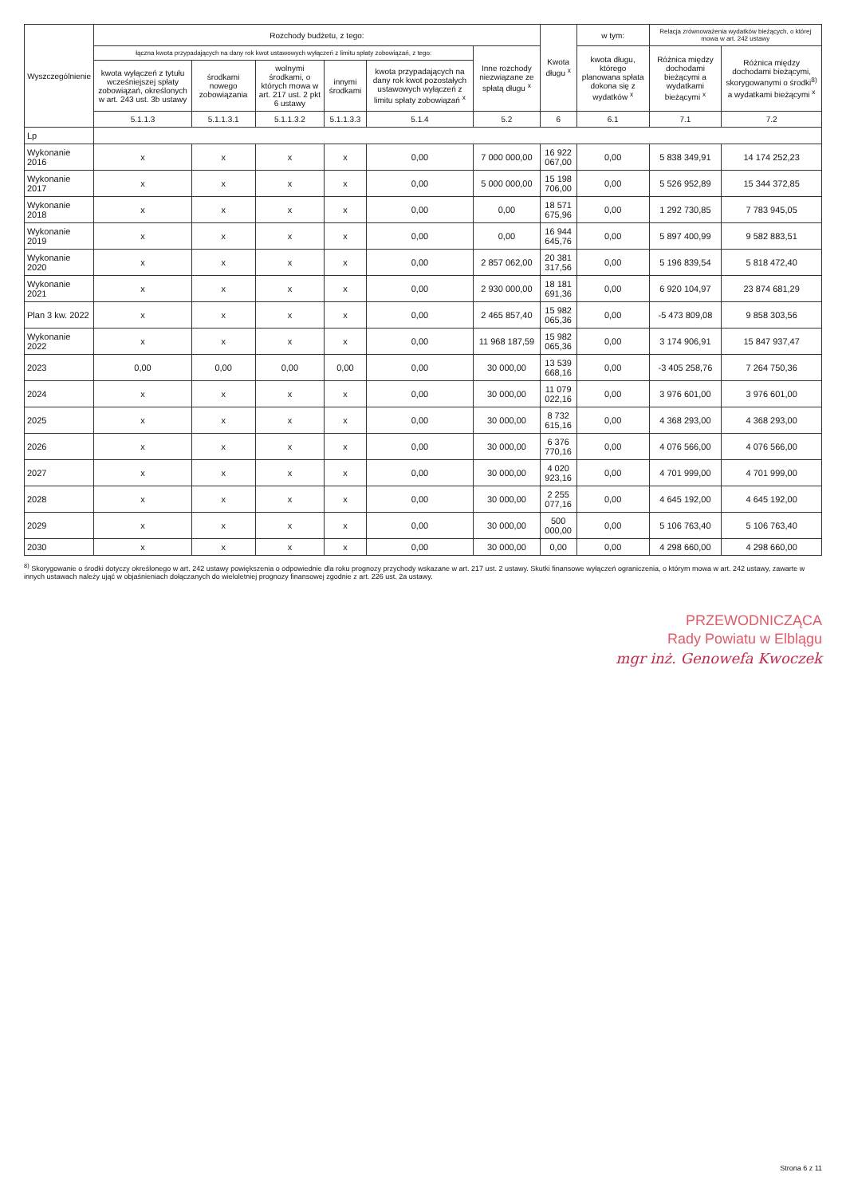| Wyszczególnienie | Rozchody budżetu, z tego: | | | | | | Kwota długu <sup>x</sup> | w tym: | Relacja zrównoważenia wydatków bieżących, o której mowa w art. 242 ustawy | |
| --- | --- | --- | --- | --- | --- | --- | --- | --- | --- | --- |
| | łączna kwota przypadających na dany rok kwot ustawowych wyłączeń z limitu spłaty zobowiązań, z tego: | | | | | Inne rozchody niezwiązane ze spłatą długu <sup>x</sup> | | kwota długu, którego planowana spłata dokona się z wydatków <sup>x</sup> | Różnica między dochodami bieżącymi a wydatkami bieżącymi <sup>x</sup> | Różnica między dochodami bieżącymi, skorygowanymi o środki<sup>8)</sup> a wydatkami bieżącymi <sup>x</sup> |
| | kwota wyłączeń z tytułu wcześniejszej spłaty zobowiązań, określonych w art. 243 ust. 3b ustawy | środkami nowego zobowiązania | wolnymi środkami, o których mowa w art. 217 ust. 2 pkt 6 ustawy | innymi środkami | kwota przypadających na dany rok kwot pozostałych ustawowych wyłączeń z limitu spłaty zobowiązań <sup>x</sup> | | | | | |
| | 5.1.1.3 | 5.1.1.3.1 | 5.1.1.3.2 | 5.1.1.3.3 | 5.1.4 | 5.2 | 6 | 6.1 | 7.1 | 7.2 |
| Lp | | | | | | | | | | |
| Wykonanie 2016 | x | x | x | x | 0,00 | 7 000 000,00 | 16 922 067,00 | 0,00 | 5 838 349,91 | 14 174 252,23 |
| Wykonanie 2017 | x | x | x | x | 0,00 | 5 000 000,00 | 15 198 706,00 | 0,00 | 5 526 952,89 | 15 344 372,85 |
| Wykonanie 2018 | x | x | x | x | 0,00 | 0,00 | 18 571 675,96 | 0,00 | 1 292 730,85 | 7 783 945,05 |
| Wykonanie 2019 | x | x | x | x | 0,00 | 0,00 | 16 944 645,76 | 0,00 | 5 897 400,99 | 9 582 883,51 |
| Wykonanie 2020 | x | x | x | x | 0,00 | 2 857 062,00 | 20 381 317,56 | 0,00 | 5 196 839,54 | 5 818 472,40 |
| Wykonanie 2021 | x | x | x | x | 0,00 | 2 930 000,00 | 18 181 691,36 | 0,00 | 6 920 104,97 | 23 874 681,29 |
| Plan 3 kw. 2022 | x | x | x | x | 0,00 | 2 465 857,40 | 15 982 065,36 | 0,00 | -5 473 809,08 | 9 858 303,56 |
| Wykonanie 2022 | x | x | x | x | 0,00 | 11 968 187,59 | 15 982 065,36 | 0,00 | 3 174 906,91 | 15 847 937,47 |
| 2023 | 0,00 | 0,00 | 0,00 | 0,00 | 0,00 | 30 000,00 | 13 539 668,16 | 0,00 | -3 405 258,76 | 7 264 750,36 |
| 2024 | x | x | x | x | 0,00 | 30 000,00 | 11 079 022,16 | 0,00 | 3 976 601,00 | 3 976 601,00 |
| 2025 | x | x | x | x | 0,00 | 30 000,00 | 8 732 615,16 | 0,00 | 4 368 293,00 | 4 368 293,00 |
| 2026 | x | x | x | x | 0,00 | 30 000,00 | 6 376 770,16 | 0,00 | 4 076 566,00 | 4 076 566,00 |
| 2027 | x | x | x | x | 0,00 | 30 000,00 | 4 020 923,16 | 0,00 | 4 701 999,00 | 4 701 999,00 |
| 2028 | x | x | x | x | 0,00 | 30 000,00 | 2 255 077,16 | 0,00 | 4 645 192,00 | 4 645 192,00 |
| 2029 | x | x | x | x | 0,00 | 30 000,00 | 500 000,00 | 0,00 | 5 106 763,40 | 5 106 763,40 |
| 2030 | x | x | x | x | 0,00 | 30 000,00 | 0,00 | 0,00 | 4 298 660,00 | 4 298 660,00 |
<sup>8)</sup> Skorygowanie o środki dotyczy określonego w art. 242 ustawy powiększenia o odpowiednie dla roku prognozy przychody wskazane w art. 217 ust. 2 ustawy. Skutki finansowe wyłączeń ograniczenia, o którym mowa w art. 242 ustawy, zawarte w innych ustawach należy ująć w objaśnieniach dołączanych do wieloletniej prognozy finansowej zgodnie z art. 226 ust. 2a ustawy.
PRZEWODNICZĄCA
Rady Powiatu w Elblągu
mgr inż. Genowefa Kwoczek
Strona 6 z 11